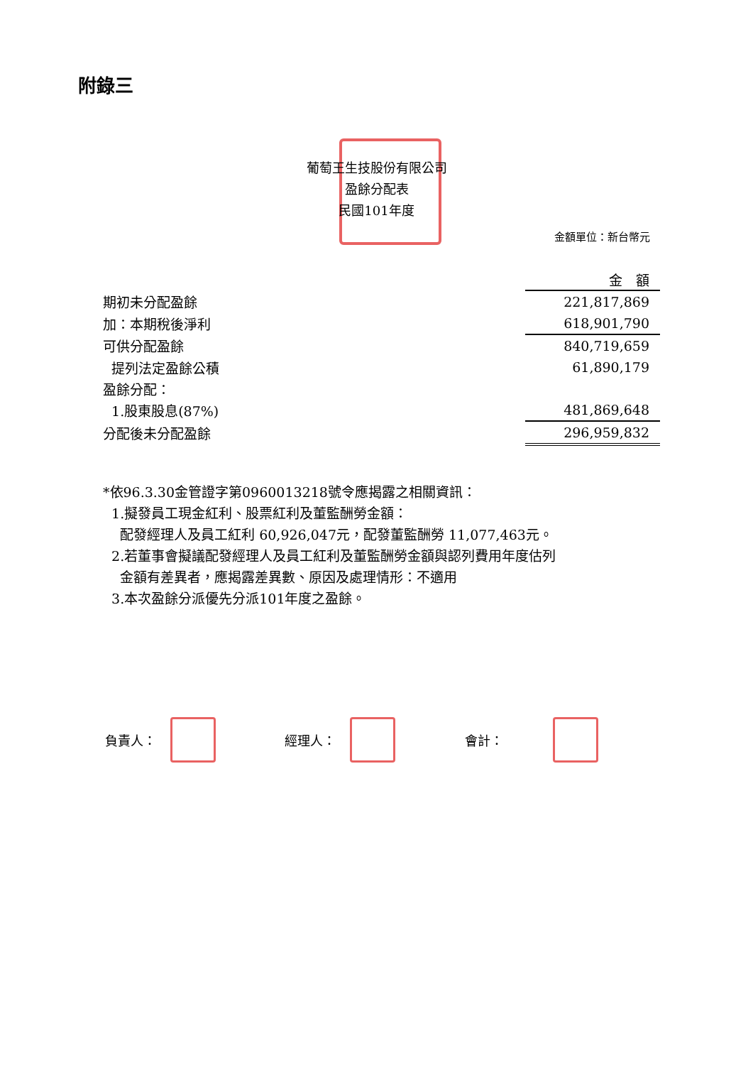附錄三
葡萄王生技股份有限公司
盈餘分配表
民國101年度
金額單位：新台幣元
| | 金 額 |
| 期初未分配盈餘 | 221,817,869 |
| 加：本期稅後淨利 | 618,901,790 |
| 可供分配盈餘 | 840,719,659 |
| 提列法定盈餘公積 | 61,890,179 |
| 盈餘分配： | |
| 1.股東股息(87%) | 481,869,648 |
| 分配後未分配盈餘 | 296,959,832 |
*依96.3.30金管證字第0960013218號令應揭露之相關資訊：
1.擬發員工現金紅利、股票紅利及董監酬勞金額：
配發經理人及員工紅利 60,926,047元，配發董監酬勞 11,077,463元。
2.若董事會擬議配發經理人及員工紅利及董監酬勞金額與認列費用年度估列
金額有差異者，應揭露差異數、原因及處理情形：不適用
3.本次盈餘分派優先分派101年度之盈餘。
負責人： 經理人： 會計：